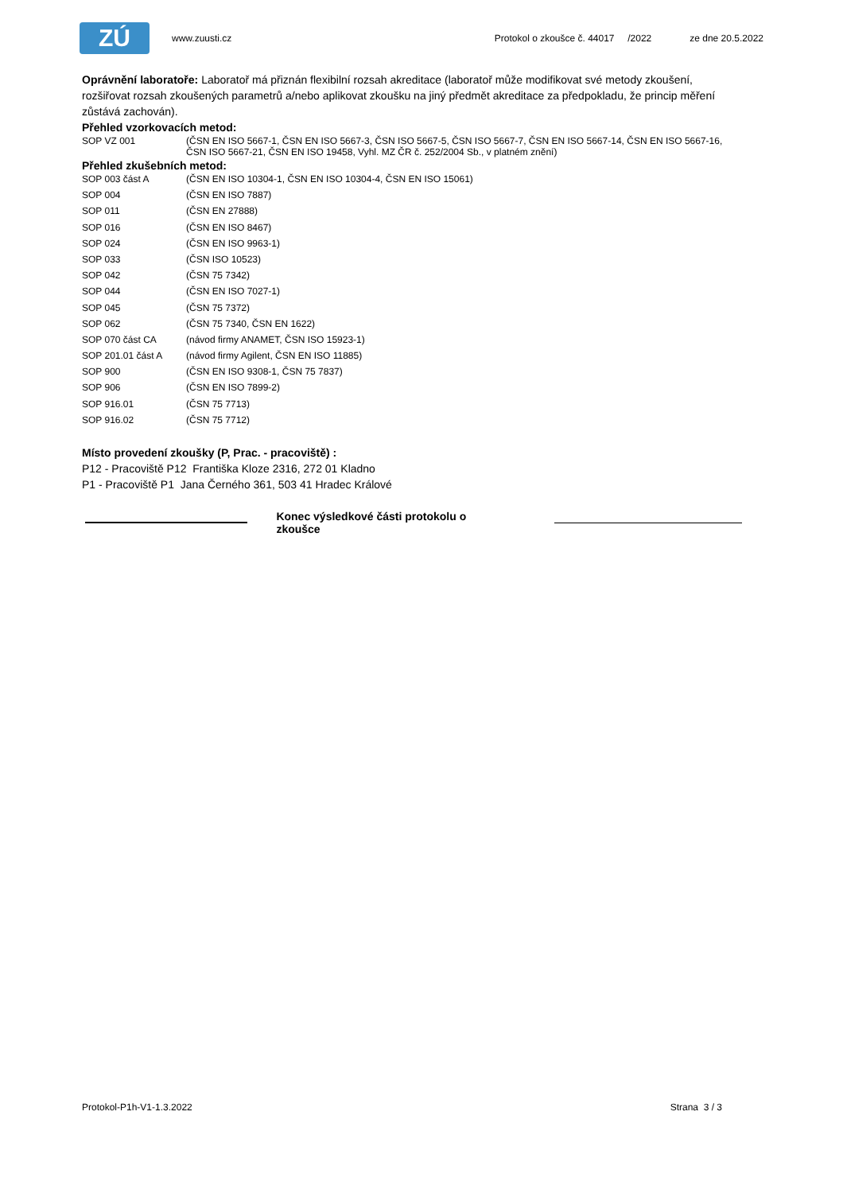ZÚ
www.zuusti.cz Protokol o zkoušce č. 44017 /2022 ze dne 20.5.2022
Oprávnění laboratoře: Laboratoř má přiznán flexibilní rozsah akreditace (laboratoř může modifikovat své metody zkoušení, rozšiřovat rozsah zkoušených parametrů a/nebo aplikovat zkoušku na jiný předmět akreditace za předpokladu, že princip měření zůstává zachován).
Přehled vzorkovacích metod:
| SOP VZ 001 | (ČSN EN ISO 5667-1, ČSN EN ISO 5667-3, ČSN ISO 5667-5, ČSN ISO 5667-7, ČSN EN ISO 5667-14, ČSN EN ISO 5667-16, ČSN ISO 5667-21, ČSN EN ISO 19458, Vyhl. MZ ČR č. 252/2004 Sb., v platném znění) |
Přehled zkušebních metod:
| SOP 003 část A | (ČSN EN ISO 10304-1, ČSN EN ISO 10304-4, ČSN EN ISO 15061) |
| SOP 004 | (ČSN EN ISO 7887) |
| SOP 011 | (ČSN EN 27888) |
| SOP 016 | (ČSN EN ISO 8467) |
| SOP 024 | (ČSN EN ISO 9963-1) |
| SOP 033 | (ČSN ISO 10523) |
| SOP 042 | (ČSN 75 7342) |
| SOP 044 | (ČSN EN ISO 7027-1) |
| SOP 045 | (ČSN 75 7372) |
| SOP 062 | (ČSN 75 7340, ČSN EN 1622) |
| SOP 070 část CA | (návod firmy ANAMET, ČSN ISO 15923-1) |
| SOP 201.01 část A | (návod firmy Agilent, ČSN EN ISO 11885) |
| SOP 900 | (ČSN EN ISO 9308-1, ČSN 75 7837) |
| SOP 906 | (ČSN EN ISO 7899-2) |
| SOP 916.01 | (ČSN 75 7713) |
| SOP 916.02 | (ČSN 75 7712) |
Místo provedení zkoušky (P, Prac. - pracoviště) :
P12 - Pracoviště P12 Františka Kloze 2316, 272 01 Kladno
P1 - Pracoviště P1 Jana Černého 361, 503 41 Hradec Králové
Konec výsledkové části protokolu o zkoušce
Protokol-P1h-V1-1.3.2022 Strana 3 / 3